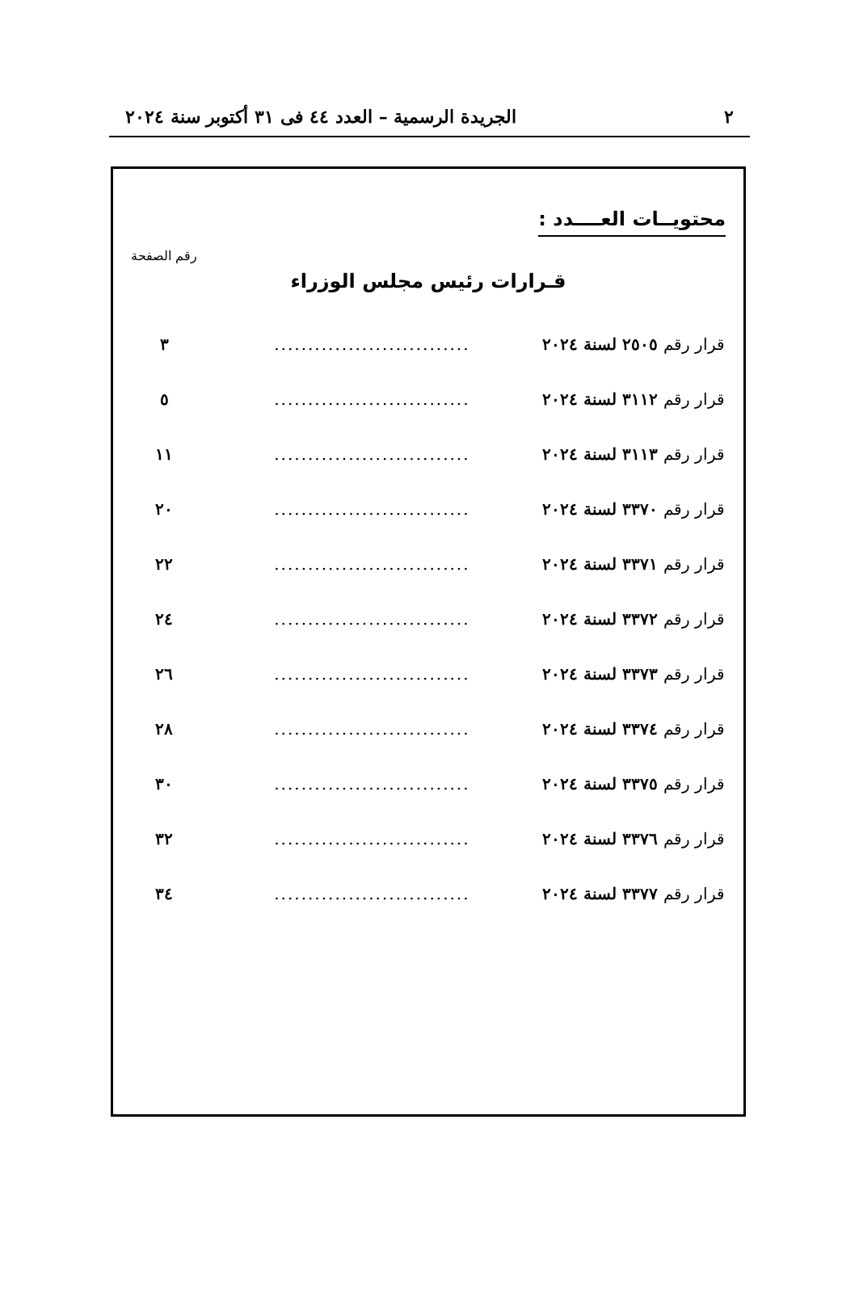٢ الجريدة الرسمية – العدد ٤٤ فى ٣١ أكتوبر سنة ٢٠٢٤
محتويــات العــــدد :
رقم الصفحة
قـرارات رئيس مجلس الوزراء
| قرار رقم ٢٥٠٥ لسنة ٢٠٢٤ | ............................. | ٣ |
| قرار رقم ٣١١٢ لسنة ٢٠٢٤ | ............................. | ٥ |
| قرار رقم ٣١١٣ لسنة ٢٠٢٤ | ............................. | ١١ |
| قرار رقم ٣٣٧٠ لسنة ٢٠٢٤ | ............................. | ٢٠ |
| قرار رقم ٣٣٧١ لسنة ٢٠٢٤ | ............................. | ٢٢ |
| قرار رقم ٣٣٧٢ لسنة ٢٠٢٤ | ............................. | ٢٤ |
| قرار رقم ٣٣٧٣ لسنة ٢٠٢٤ | ............................. | ٢٦ |
| قرار رقم ٣٣٧٤ لسنة ٢٠٢٤ | ............................. | ٢٨ |
| قرار رقم ٣٣٧٥ لسنة ٢٠٢٤ | ............................. | ٣٠ |
| قرار رقم ٣٣٧٦ لسنة ٢٠٢٤ | ............................. | ٣٢ |
| قرار رقم ٣٣٧٧ لسنة ٢٠٢٤ | ............................. | ٣٤ |